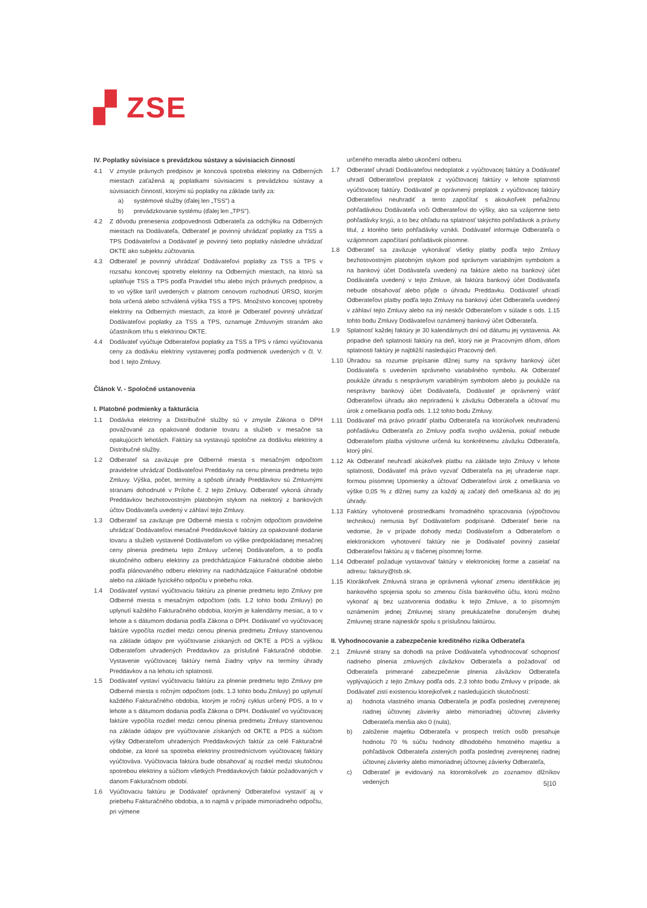▞ ZSE
IV. Poplatky súvisiace s prevádzkou sústavy a súvisiacich činností
4.1 V zmysle právnych predpisov je koncová spotreba elektriny na Odberných miestach zaťažená aj poplatkami súvisiacimi s prevádzkou sústavy a súvisiacich činností, ktorými sú poplatky na základe tarify za:
a) systémové služby (ďalej len „TSS") a
b) prevádzkovanie systému (ďalej len „TPS").
4.2 Z dôvodu prenesenia zodpovednosti Odberateľa za odchýlku na Odberných miestach na Dodávateľa, Odberateľ je povinný uhrádzať poplatky za TSS a TPS Dodávateľovi a Dodávateľ je povinný tieto poplatky následne uhrádzať OKTE ako subjektu zúčtovania.
4.3 Odberateľ je povinný uhrádzať Dodávateľovi poplatky za TSS a TPS v rozsahu koncovej spotreby elektriny na Odberných miestach, na ktorú sa uplatňuje TSS a TPS podľa Pravidiel trhu alebo iných právnych predpisov, a to vo výške taríf uvedených v platnom cenovom rozhodnutí ÚRSO, ktorým bola určená alebo schválená výška TSS a TPS. Množstvo koncovej spotreby elektriny na Odberných miestach, za ktoré je Odberateľ povinný uhrádzať Dodávateľovi poplatky za TSS a TPS, oznamuje Zmluvným stranám ako účastníkom trhu s elektrinou OKTE.
4.4 Dodávateľ vyúčtuje Odberateľovi poplatky za TSS a TPS v rámci vyúčtovania ceny za dodávku elektriny vystavenej podľa podmienok uvedených v čl. V. bod I. tejto Zmluvy.
Článok V. - Spoločné ustanovenia
I. Platobné podmienky a fakturácia
1.1 Dodávka elektriny a Distribučné služby sú v zmysle Zákona o DPH považované za opakované dodanie tovaru a služieb v mesačne sa opakujúcich lehotách. Faktúry sa vystavujú spoločne za dodávku elektriny a Distribučné služby.
1.2 Odberateľ sa zaväzuje pre Odberné miesta s mesačným odpočtom pravidelne uhrádzať Dodávateľovi Preddavky na cenu plnenia predmetu tejto Zmluvy. Výška, počet, termíny a spôsob úhrady Preddavkov sú Zmluvnými stranami dohodnuté v Prílohe č. 2 tejto Zmluvy. Odberateľ vykoná úhrady Preddavkov bezhotovostným platobným stykom na niektorý z bankových účtov Dodávateľa uvedený v záhlaví tejto Zmluvy.
1.3 Odberateľ sa zaväzuje pre Odberné miesta s ročným odpočtom pravidelne uhrádzať Dodávateľovi mesačné Preddavkové faktúry za opakované dodanie tovaru a služieb vystavené Dodávateľom vo výške predpokladanej mesačnej ceny plnenia predmetu tejto Zmluvy určenej Dodávateľom, a to podľa skutočného odberu elektriny za predchádzajúce Fakturačné obdobie alebo podľa plánovaného odberu elektriny na nadchádzajúce Fakturačné obdobie alebo na základe fyzického odpočtu v priebehu roka.
1.4 Dodávateľ vystaví vyúčtovaciu faktúru za plnenie predmetu tejto Zmluvy pre Odberné miesta s mesačným odpočtom (ods. 1.2 tohto bodu Zmluvy) po uplynutí každého Fakturačného obdobia, ktorým je kalendárny mesiac, a to v lehote a s dátumom dodania podľa Zákona o DPH. Dodávateľ vo vyúčtovacej faktúre vypočíta rozdiel medzi cenou plnenia predmetu Zmluvy stanovenou na základe údajov pre vyúčtovanie získaných od OKTE a PDS a výškou Odberateľom uhradených Preddavkov za príslušné Fakturačné obdobie. Vystavenie vyúčtovacej faktúry nemá žiadny vplyv na termíny úhrady Preddavkov a na lehotu ich splatnosti.
1.5 Dodávateľ vystaví vyúčtovaciu faktúru za plnenie predmetu tejto Zmluvy pre Odberné miesta s ročným odpočtom (ods. 1.3 tohto bodu Zmluvy) po uplynutí každého Fakturačného obdobia, ktorým je ročný cyklus určený PDS, a to v lehote a s dátumom dodania podľa Zákona o DPH. Dodávateľ vo vyúčtovacej faktúre vypočíta rozdiel medzi cenou plnenia predmetu Zmluvy stanovenou na základe údajov pre vyúčtovanie získaných od OKTE a PDS a súčtom výšky Odberateľom uhradených Preddavkových faktúr za celé Fakturačné obdobie, za ktoré sa spotreba elektriny prostredníctvom vyúčtovacej faktúry vyúčtováva. Vyúčtovacia faktúra bude obsahovať aj rozdiel medzi skutočnou spotrebou elektriny a súčtom všetkých Preddavkových faktúr požadovaných v danom Fakturačnom období.
1.6 Vyúčtovaciu faktúru je Dodávateľ oprávnený Odberateľovi vystaviť aj v priebehu Fakturačného obdobia, a to najmä v prípade mimoriadneho odpočtu, pri výmene
určeného meradla alebo ukončení odberu.
1.7 Odberateľ uhradí Dodávateľovi nedoplatok z vyúčtovacej faktúry a Dodávateľ uhradí Odberateľovi preplatok z vyúčtovacej faktúry v lehote splatnosti vyúčtovacej faktúry. Dodávateľ je oprávnený preplatok z vyúčtovacej faktúry Odberateľovi neuhradiť a tento započítať s akoukoľvek peňažnou pohľadávkou Dodávateľa voči Odberateľovi do výšky, ako sa vzájomne tieto pohľadávky kryjú, a to bez ohľadu na splatnosť takýchto pohľadávok a právny titul, z ktorého tieto pohľadávky vznikli. Dodávateľ informuje Odberateľa o vzájomnom započítaní pohľadávok písomne.
1.8 Odberateľ sa zaväzuje vykonávať všetky platby podľa tejto Zmluvy bezhotovostným platobným stykom pod správnym variabilným symbolom a na bankový účet Dodávateľa uvedený na faktúre alebo na bankový účet Dodávateľa uvedený v tejto Zmluve, ak faktúra bankový účet Dodávateľa nebude obsahovať alebo pôjde o úhradu Preddavku. Dodávateľ uhradí Odberateľovi platby podľa tejto Zmluvy na bankový účet Odberateľa uvedený v záhlaví tejto Zmluvy alebo na iný neskôr Odberateľom v súlade s ods. 1.15 tohto bodu Zmluvy Dodávateľovi oznámený bankový účet Odberateľa.
1.9 Splatnosť každej faktúry je 30 kalendárnych dní od dátumu jej vystavenia. Ak pripadne deň splatnosti faktúry na deň, ktorý nie je Pracovným dňom, dňom splatnosti faktúry je najbližší nasledujúci Pracovný deň.
1.10 Úhradou sa rozumie pripísanie dlžnej sumy na správny bankový účet Dodávateľa s uvedením správneho variabilného symbolu. Ak Odberateľ poukáže úhradu s nesprávnym variabilným symbolom alebo ju poukáže na nesprávny bankový účet Dodávateľa, Dodávateľ je oprávnený vrátiť Odberateľovi úhradu ako nepriradenú k záväzku Odberateľa a účtovať mu úrok z omeškania podľa ods. 1.12 tohto bodu Zmluvy.
1.11 Dodávateľ má právo priradiť platbu Odberateľa na ktorúkoľvek neuhradenú pohľadávku Odberateľa zo Zmluvy podľa svojho uváženia, pokiaľ nebude Odberateľom platba výslovne určená ku konkrétnemu záväzku Odberateľa, ktorý plní.
1.12 Ak Odberateľ neuhradí akúkoľvek platbu na základe tejto Zmluvy v lehote splatnosti, Dodávateľ má právo vyzvať Odberateľa na jej uhradenie napr. formou písomnej Upomienky a účtovať Odberateľovi úrok z omeškania vo výške 0,05 % z dlžnej sumy za každý aj začatý deň omeškania až do jej úhrady.
1.13 Faktúry vyhotovené prostriedkami hromadného spracovania (výpočtovou technikou) nemusia byť Dodávateľom podpísané. Odberateľ berie na vedomie, že v prípade dohody medzi Dodávateľom a Odberateľom o elektronickom vyhotovení faktúry nie je Dodávateľ povinný zasielať Odberateľovi faktúru aj v tlačenej písomnej forme.
1.14 Odberateľ požaduje vystavovať faktúry v elektronickej forme a zasielať na adresu: faktury@tsb.sk.
1.15 Ktorákoľvek Zmluvná strana je oprávnená vykonať zmenu identifikácie jej bankového spojenia spolu so zmenou čísla bankového účtu, ktorú možno vykonať aj bez uzatvorenia dodatku k tejto Zmluve, a to písomným oznámením jednej Zmluvnej strany preukázateľne doručeným druhej Zmluvnej strane najneskôr spolu s príslušnou faktúrou.
II. Vyhodnocovanie a zabezpečenie kreditného rizika Odberateľa
2.1 Zmluvné strany sa dohodli na práve Dodávateľa vyhodnocovať schopnosť riadneho plnenia zmluvných záväzkov Odberateľa a požadovať od Odberateľa primerané zabezpečenie plnenia záväzkov Odberateľa vyplývajúcich z tejto Zmluvy podľa ods. 2.3 tohto bodu Zmluvy v prípade, ak Dodávateľ zistí existenciu ktorejkoľvek z nasledujúcich skutočností:
a) hodnota vlastného imania Odberateľa je podľa poslednej zverejnenej riadnej účtovnej závierky alebo mimoriadnej účtovnej závierky Odberateľa menšia ako 0 (nula),
b) založenie majetku Odberateľa v prospech tretích osôb presahuje hodnotu 70 % súčtu hodnoty dlhodobého hmotného majetku a pohľadávok Odberateľa zistených podľa poslednej zverejnenej riadnej účtovnej závierky alebo mimoriadnej účtovnej závierky Odberateľa,
c) Odberateľ je evidovaný na ktoromkoľvek zo zoznamov dlžníkov vedených
5|10